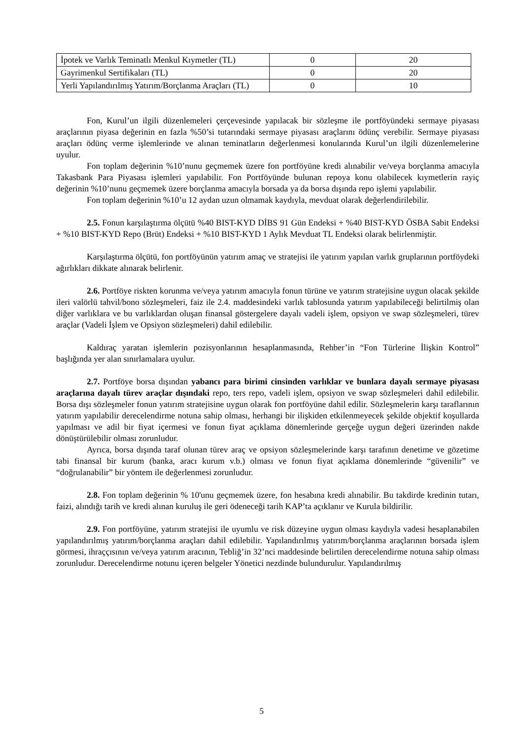| İpotek ve Varlık Teminatlı Menkul Kıymetler (TL) | 0 | 20 |
| Gayrimenkul Sertifikaları (TL) | 0 | 20 |
| Yerli Yapılandırılmış Yatırım/Borçlanma Araçları (TL) | 0 | 10 |
Fon, Kurul’un ilgili düzenlemeleri çerçevesinde yapılacak bir sözleşme ile portföyündeki sermaye piyasası araçlarının piyasa değerinin en fazla %50’si tutarındaki sermaye piyasası araçlarını ödünç verebilir. Sermaye piyasası araçları ödünç verme işlemlerinde ve alınan teminatların değerlenmesi konularında Kurul’un ilgili düzenlemelerine uyulur.
Fon toplam değerinin %10’nunu geçmemek üzere fon portföyüne kredi alınabilir ve/veya borçlanma amacıyla Takasbank Para Piyasası işlemleri yapılabilir. Fon Portföyünde bulunan repoya konu olabilecek kıymetlerin rayiç değerinin %10’nunu geçmemek üzere borçlanma amacıyla borsada ya da borsa dışında repo işlemi yapılabilir.
Fon toplam değerinin %10’u 12 aydan uzun olmamak kaydıyla, mevduat olarak değerlendirilebilir.
2.5. Fonun karşılaştırma ölçütü %40 BIST-KYD DİBS 91 Gün Endeksi + %40 BIST-KYD ÖSBA Sabit Endeksi + %10 BIST-KYD Repo (Brüt) Endeksi + %10 BIST-KYD 1 Aylık Mevduat TL Endeksi olarak belirlenmiştir.
Karşılaştırma ölçütü, fon portföyünün yatırım amaç ve stratejisi ile yatırım yapılan varlık gruplarının portföydeki ağırlıkları dikkate alınarak belirlenir.
2.6. Portföye riskten korunma ve/veya yatırım amacıyla fonun türüne ve yatırım stratejisine uygun olacak şekilde ileri valörlü tahvil/bono sözleşmeleri, faiz ile 2.4. maddesindeki varlık tablosunda yatırım yapılabileceği belirtilmiş olan diğer varlıklara ve bu varlıklardan oluşan finansal göstergelere dayalı vadeli işlem, opsiyon ve swap sözleşmeleri, türev araçlar (Vadeli İşlem ve Opsiyon sözleşmeleri) dahil edilebilir.
Kaldıraç yaratan işlemlerin pozisyonlarının hesaplanmasında, Rehber’in “Fon Türlerine İlişkin Kontrol” başlığında yer alan sınırlamalara uyulur.
2.7. Portföye borsa dışından yabancı para birimi cinsinden varlıklar ve bunlara dayalı sermaye piyasası araçlarına dayalı türev araçlar dışındaki repo, ters repo, vadeli işlem, opsiyon ve swap sözleşmeleri dahil edilebilir. Borsa dışı sözleşmeler fonun yatırım stratejisine uygun olarak fon portföyüne dahil edilir. Sözleşmelerin karşı taraflarının yatırım yapılabilir derecelendirme notuna sahip olması, herhangi bir ilişkiden etkilenmeyecek şekilde objektif koşullarda yapılması ve adil bir fiyat içermesi ve fonun fiyat açıklama dönemlerinde gerçeğe uygun değeri üzerinden nakde dönüştürülebilir olması zorunludur.
Ayrıca, borsa dışında taraf olunan türev araç ve opsiyon sözleşmelerinde karşı tarafının denetime ve gözetime tabi finansal bir kurum (banka, aracı kurum v.b.) olması ve fonun fiyat açıklama dönemlerinde “güvenilir” ve “doğrulanabilir” bir yöntem ile değerlenmesi zorunludur.
2.8. Fon toplam değerinin % 10'unu geçmemek üzere, fon hesabına kredi alınabilir. Bu takdirde kredinin tutarı, faizi, alındığı tarih ve kredi alınan kuruluş ile geri ödeneceği tarih KAP’ta açıklanır ve Kurula bildirilir.
2.9. Fon portföyüne, yatırım stratejisi ile uyumlu ve risk düzeyine uygun olması kaydıyla vadesi hesaplanabilen yapılandırılmış yatırım/borçlanma araçları dahil edilebilir. Yapılandırılmış yatırım/borçlanma araçlarının borsada işlem görmesi, ihraççısının ve/veya yatırım aracının, Tebliğ’in 32’nci maddesinde belirtilen derecelendirme notuna sahip olması zorunludur. Derecelendirme notunu içeren belgeler Yönetici nezdinde bulundurulur. Yapılandırılmış
5